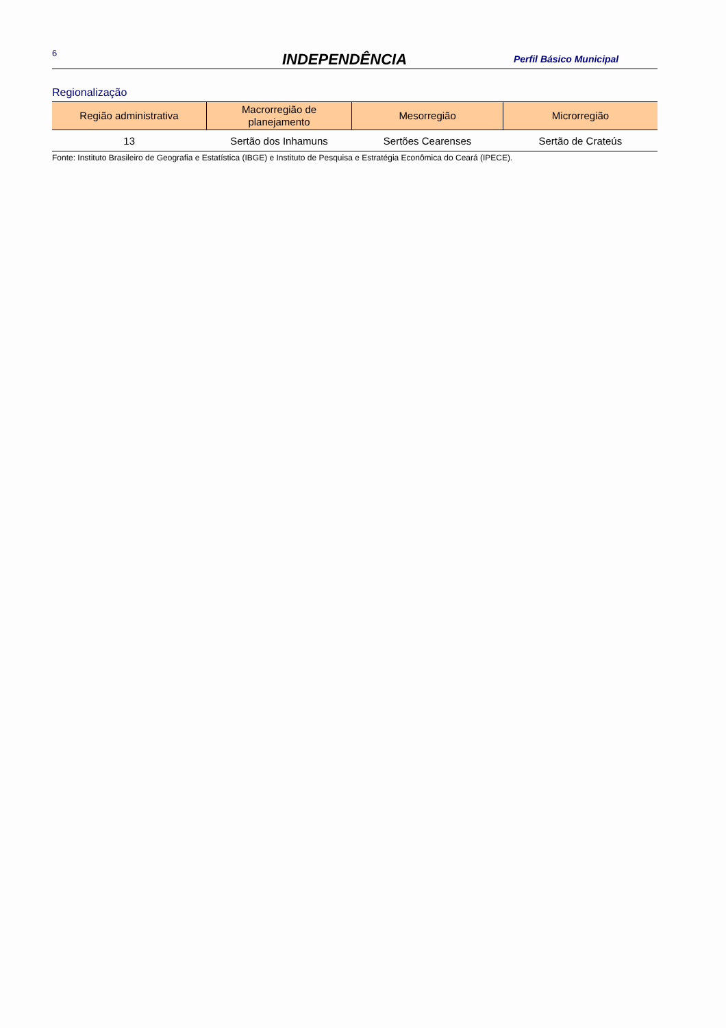6
INDEPENDÊNCIA
Perfil Básico Municipal
Regionalização
| Região administrativa | Macrorregião de planejamento | Mesorregião | Microrregião |
| --- | --- | --- | --- |
| 13 | Sertão dos Inhamuns | Sertões Cearenses | Sertão de Crateús |
Fonte: Instituto Brasileiro de Geografia e Estatística (IBGE) e Instituto de Pesquisa e Estratégia Econômica do Ceará (IPECE).